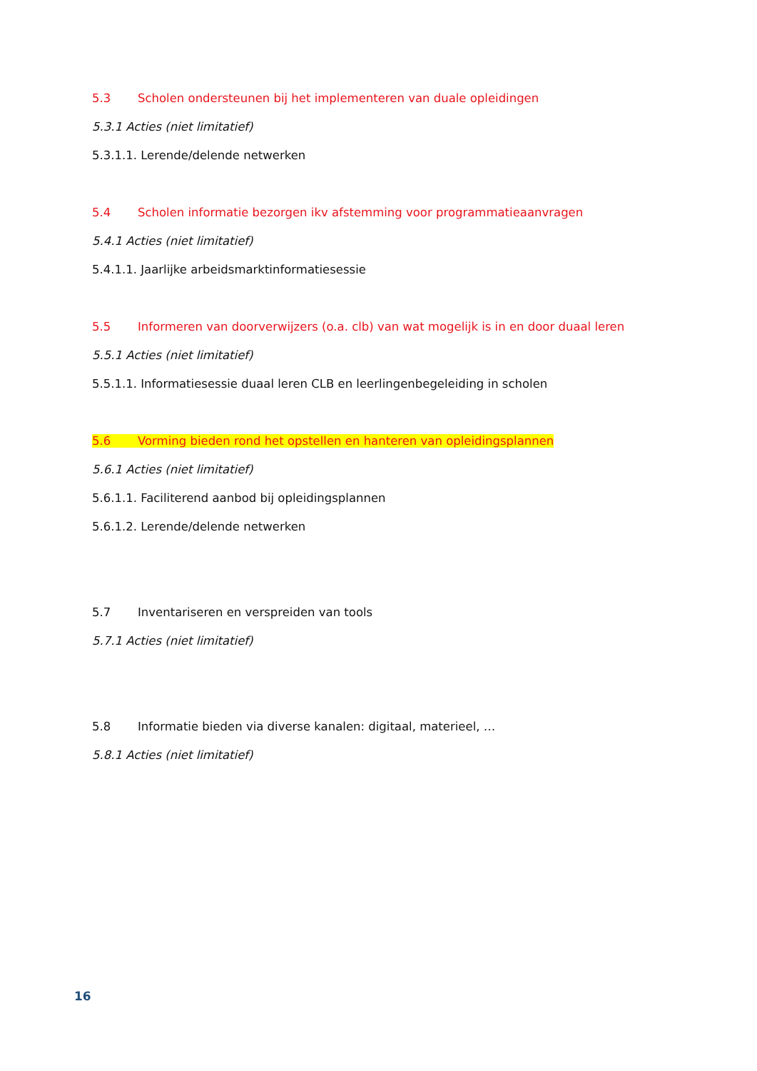5.3 Scholen ondersteunen bij het implementeren van duale opleidingen
5.3.1 Acties (niet limitatief)
5.3.1.1. Lerende/delende netwerken
5.4 Scholen informatie bezorgen ikv afstemming voor programmatieaanvragen
5.4.1 Acties (niet limitatief)
5.4.1.1. Jaarlijke arbeidsmarktinformatiesessie
5.5 Informeren van doorverwijzers (o.a. clb) van wat mogelijk is in en door duaal leren
5.5.1 Acties (niet limitatief)
5.5.1.1. Informatiesessie duaal leren CLB en leerlingenbegeleiding in scholen
5.6 Vorming bieden rond het opstellen en hanteren van opleidingsplannen
5.6.1 Acties (niet limitatief)
5.6.1.1. Faciliterend aanbod bij opleidingsplannen
5.6.1.2. Lerende/delende netwerken
5.7 Inventariseren en verspreiden van tools
5.7.1 Acties (niet limitatief)
5.8 Informatie bieden via diverse kanalen: digitaal, materieel, …
5.8.1 Acties (niet limitatief)
16